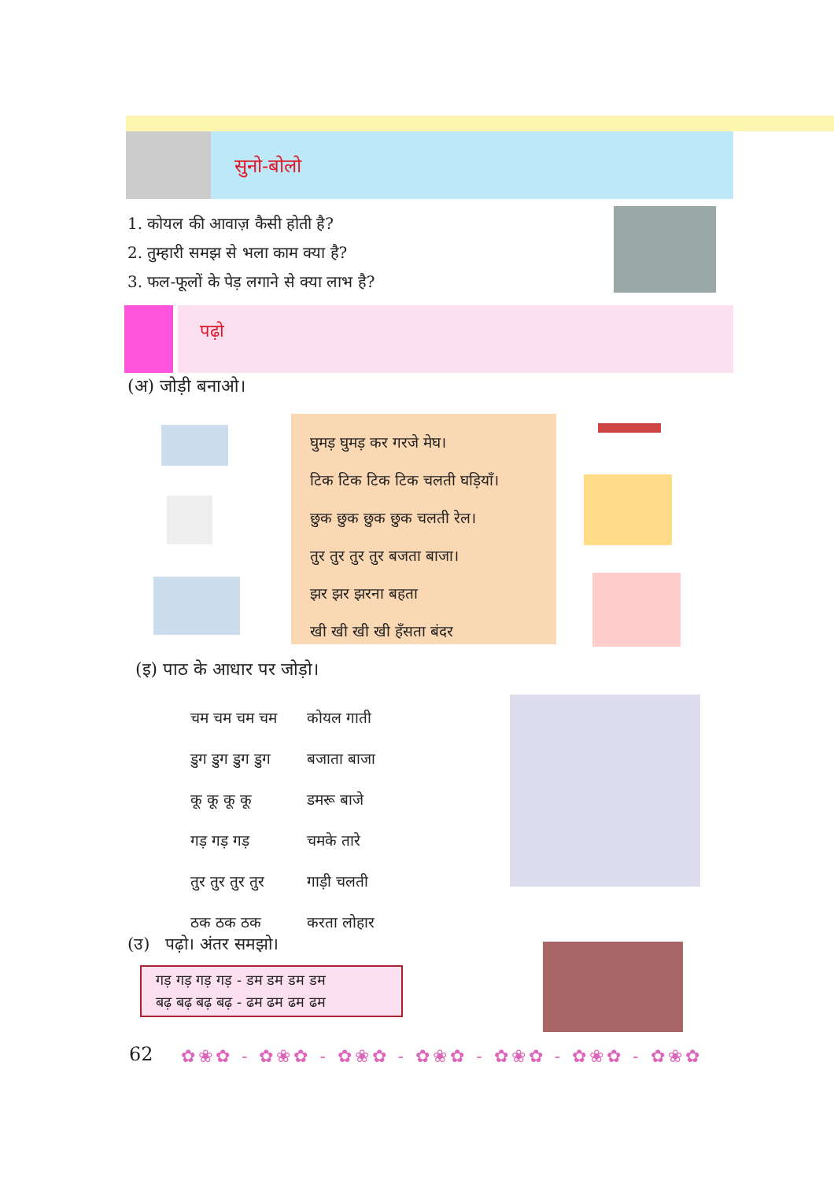सुनो-बोलो
1. कोयल की आवाज़ कैसी होती है?
2. तुम्हारी समझ से भला काम क्या है?
3. फल-फूलों के पेड़ लगाने से क्या लाभ है?
पढ़ो
(अ) जोड़ी बनाओ।
घुमड़ घुमड़ कर गरजे मेघ।
टिक टिक टिक टिक चलती घड़ियाँ।
छुक छुक छुक छुक चलती रेल।
तुर तुर तुर तुर बजता बाजा।
झर झर झरना बहता
खी खी खी खी हँसता बंदर
(इ) पाठ के आधार पर जोड़ो।
| चम चम चम चम | कोयल गाती |
| डुग डुग डुग डुग | बजाता बाजा |
| कू कू कू कू | डमरू बाजे |
| गड़ गड़ गड़ | चमके तारे |
| तुर तुर तुर तुर | गाड़ी चलती |
| ठक ठक ठक | करता लोहार |
(उ) पढ़ो। अंतर समझो।
गड़ गड़ गड़ गड़ - डम डम डम डम
बढ़ बढ़ बढ़ बढ़ - ढम ढम ढम ढम
62
✿❀✿ - ✿❀✿ - ✿❀✿ - ✿❀✿ - ✿❀✿ - ✿❀✿ - ✿❀✿